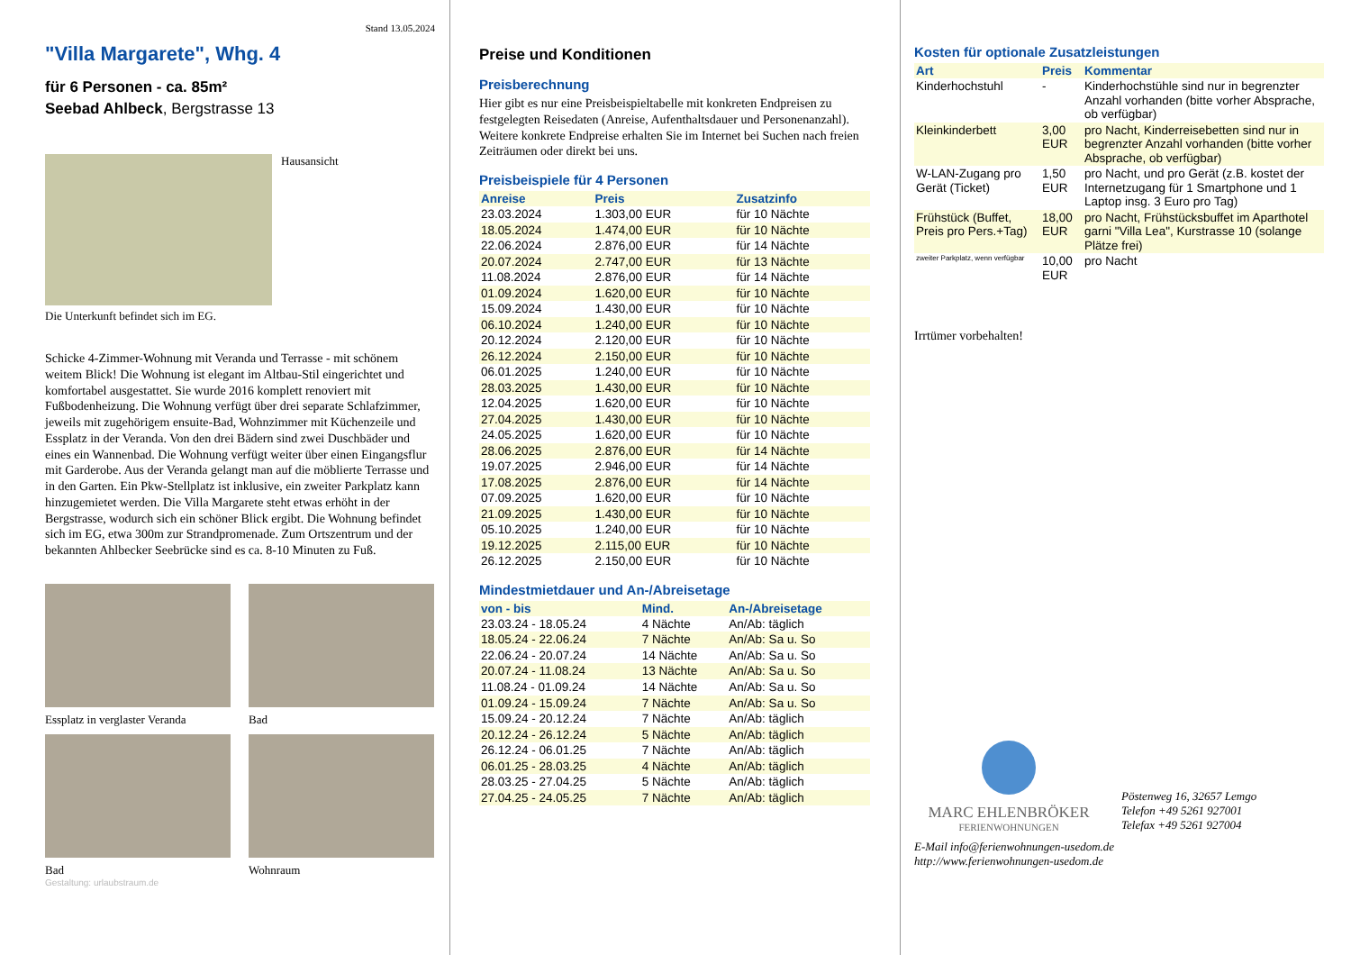Stand 13.05.2024
"Villa Margarete", Whg. 4
für 6 Personen - ca. 85m²
Seebad Ahlbeck, Bergstrasse 13
Hausansicht
Die Unterkunft befindet sich im EG.
Schicke 4-Zimmer-Wohnung mit Veranda und Terrasse - mit schönem weitem Blick! Die Wohnung ist elegant im Altbau-Stil eingerichtet und komfortabel ausgestattet. Sie wurde 2016 komplett renoviert mit Fußbodenheizung. Die Wohnung verfügt über drei separate Schlafzimmer, jeweils mit zugehörigem ensuite-Bad, Wohnzimmer mit Küchenzeile und Essplatz in der Veranda. Von den drei Bädern sind zwei Duschbäder und eines ein Wannenbad. Die Wohnung verfügt weiter über einen Eingangsflur mit Garderobe. Aus der Veranda gelangt man auf die möblierte Terrasse und in den Garten. Ein Pkw-Stellplatz ist inklusive, ein zweiter Parkplatz kann hinzugemietet werden. Die Villa Margarete steht etwas erhöht in der Bergstrasse, wodurch sich ein schöner Blick ergibt. Die Wohnung befindet sich im EG, etwa 300m zur Strandpromenade. Zum Ortszentrum und der bekannten Ahlbecker Seebrücke sind es ca. 8-10 Minuten zu Fuß.
Essplatz in verglaster Veranda
Bad
Bad Wohnraum
Gestaltung: urlaubstraum.de
Preise und Konditionen
Preisberechnung
Hier gibt es nur eine Preisbeispieltabelle mit konkreten Endpreisen zu festgelegten Reisedaten (Anreise, Aufenthaltsdauer und Personenanzahl). Weitere konkrete Endpreise erhalten Sie im Internet bei Suchen nach freien Zeiträumen oder direkt bei uns.
Preisbeispiele für 4 Personen
| Anreise | Preis | Zusatzinfo |
| --- | --- | --- |
| 23.03.2024 | 1.303,00 EUR | für 10 Nächte |
| 18.05.2024 | 1.474,00 EUR | für 10 Nächte |
| 22.06.2024 | 2.876,00 EUR | für 14 Nächte |
| 20.07.2024 | 2.747,00 EUR | für 13 Nächte |
| 11.08.2024 | 2.876,00 EUR | für 14 Nächte |
| 01.09.2024 | 1.620,00 EUR | für 10 Nächte |
| 15.09.2024 | 1.430,00 EUR | für 10 Nächte |
| 06.10.2024 | 1.240,00 EUR | für 10 Nächte |
| 20.12.2024 | 2.120,00 EUR | für 10 Nächte |
| 26.12.2024 | 2.150,00 EUR | für 10 Nächte |
| 06.01.2025 | 1.240,00 EUR | für 10 Nächte |
| 28.03.2025 | 1.430,00 EUR | für 10 Nächte |
| 12.04.2025 | 1.620,00 EUR | für 10 Nächte |
| 27.04.2025 | 1.430,00 EUR | für 10 Nächte |
| 24.05.2025 | 1.620,00 EUR | für 10 Nächte |
| 28.06.2025 | 2.876,00 EUR | für 14 Nächte |
| 19.07.2025 | 2.946,00 EUR | für 14 Nächte |
| 17.08.2025 | 2.876,00 EUR | für 14 Nächte |
| 07.09.2025 | 1.620,00 EUR | für 10 Nächte |
| 21.09.2025 | 1.430,00 EUR | für 10 Nächte |
| 05.10.2025 | 1.240,00 EUR | für 10 Nächte |
| 19.12.2025 | 2.115,00 EUR | für 10 Nächte |
| 26.12.2025 | 2.150,00 EUR | für 10 Nächte |
Mindestmietdauer und An-/Abreisetage
| von - bis | Mind. | An-/Abreisetage |
| --- | --- | --- |
| 23.03.24 - 18.05.24 | 4 Nächte | An/Ab: täglich |
| 18.05.24 - 22.06.24 | 7 Nächte | An/Ab: Sa u. So |
| 22.06.24 - 20.07.24 | 14 Nächte | An/Ab: Sa u. So |
| 20.07.24 - 11.08.24 | 13 Nächte | An/Ab: Sa u. So |
| 11.08.24 - 01.09.24 | 14 Nächte | An/Ab: Sa u. So |
| 01.09.24 - 15.09.24 | 7 Nächte | An/Ab: Sa u. So |
| 15.09.24 - 20.12.24 | 7 Nächte | An/Ab: täglich |
| 20.12.24 - 26.12.24 | 5 Nächte | An/Ab: täglich |
| 26.12.24 - 06.01.25 | 7 Nächte | An/Ab: täglich |
| 06.01.25 - 28.03.25 | 4 Nächte | An/Ab: täglich |
| 28.03.25 - 27.04.25 | 5 Nächte | An/Ab: täglich |
| 27.04.25 - 24.05.25 | 7 Nächte | An/Ab: täglich |
Kosten für optionale Zusatzleistungen
| Art | Preis | Kommentar |
| --- | --- | --- |
| Kinderhochstuhl | - | Kinderhochstühle sind nur in begrenzter Anzahl vorhanden (bitte vorher Absprache, ob verfügbar) |
| Kleinkinderbett | 3,00 EUR | pro Nacht, Kinderreisebetten sind nur in begrenzter Anzahl vorhanden (bitte vorher Absprache, ob verfügbar) |
| W-LAN-Zugang pro Gerät (Ticket) | 1,50 EUR | pro Nacht, und pro Gerät (z.B. kostet der Internetzugang für 1 Smartphone und 1 Laptop insg. 3 Euro pro Tag) |
| Frühstück (Buffet, Preis pro Pers.+Tag) | 18,00 EUR | pro Nacht, Frühstücksbuffet im Aparthotel garni "Villa Lea", Kurstrasse 10 (solange Plätze frei) |
| zweiter Parkplatz, wenn verfügbar | 10,00 EUR | pro Nacht |
Irrtümer vorbehalten!
MARC EHLENBRÖKER
FERIENWOHNUNGEN
Pöstenweg 16, 32657 Lemgo
Telefon +49 5261 927001
Telefax +49 5261 927004
E-Mail info@ferienwohnungen-usedom.de
http://www.ferienwohnungen-usedom.de